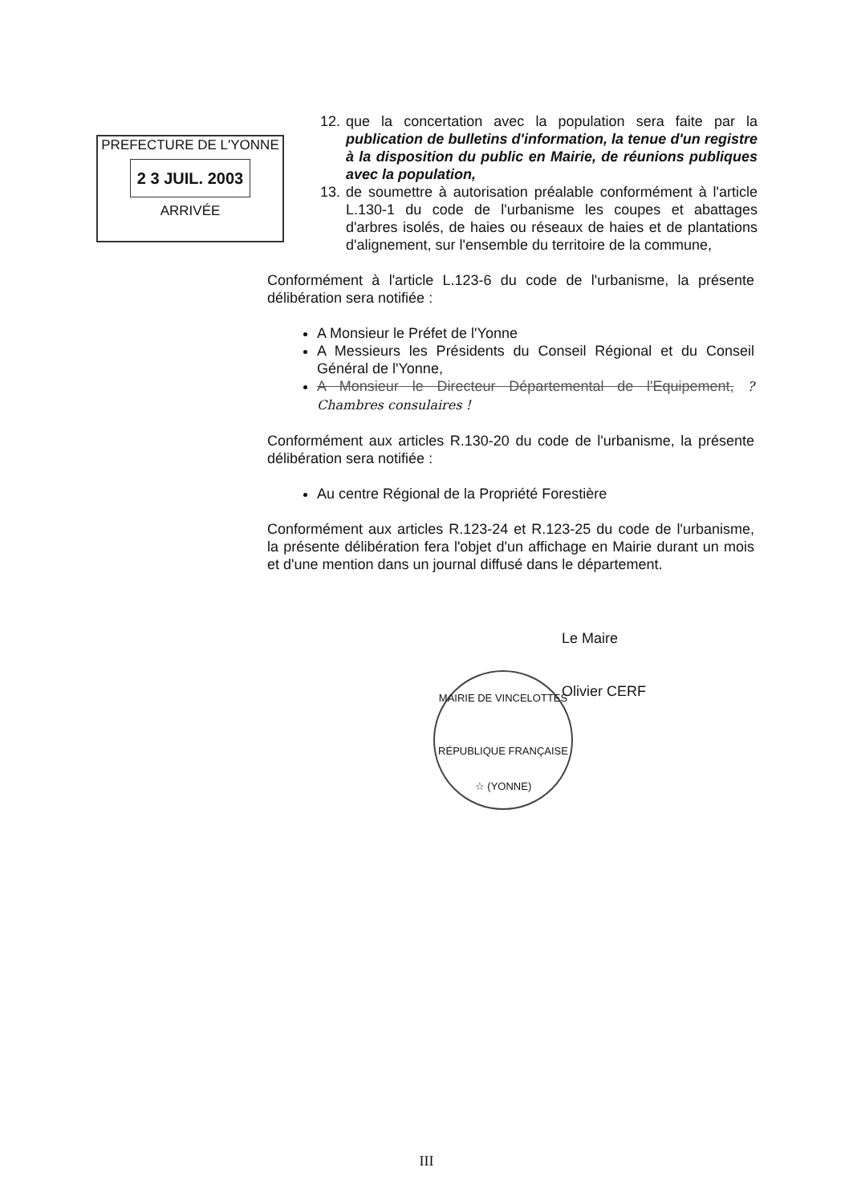PREFECTURE DE L'YONNE
2 3 JUIL. 2003
ARRIVÉE
12. que la concertation avec la population sera faite par la publication de bulletins d'information, la tenue d'un registre à la disposition du public en Mairie, de réunions publiques avec la population,
13. de soumettre à autorisation préalable conformément à l'article L.130-1 du code de l'urbanisme les coupes et abattages d'arbres isolés, de haies ou réseaux de haies et de plantations d'alignement, sur l'ensemble du territoire de la commune,
Conformément à l'article L.123-6 du code de l'urbanisme, la présente délibération sera notifiée :
A Monsieur le Préfet de l'Yonne
A Messieurs les Présidents du Conseil Régional et du Conseil Général de l'Yonne,
A Monsieur le Directeur Départemental de l'Equipement, ? Chambres consulaires !
Conformément aux articles R.130-20 du code de l'urbanisme, la présente délibération sera notifiée :
Au centre Régional de la Propriété Forestière
Conformément aux articles R.123-24 et R.123-25 du code de l'urbanisme, la présente délibération fera l'objet d'un affichage en Mairie durant un mois et d'une mention dans un journal diffusé dans le département.
Le Maire
Olivier CERF
MAIRIE DE VINCELOTTES
RÉPUBLIQUE FRANÇAISE
☆ (YONNE)
III